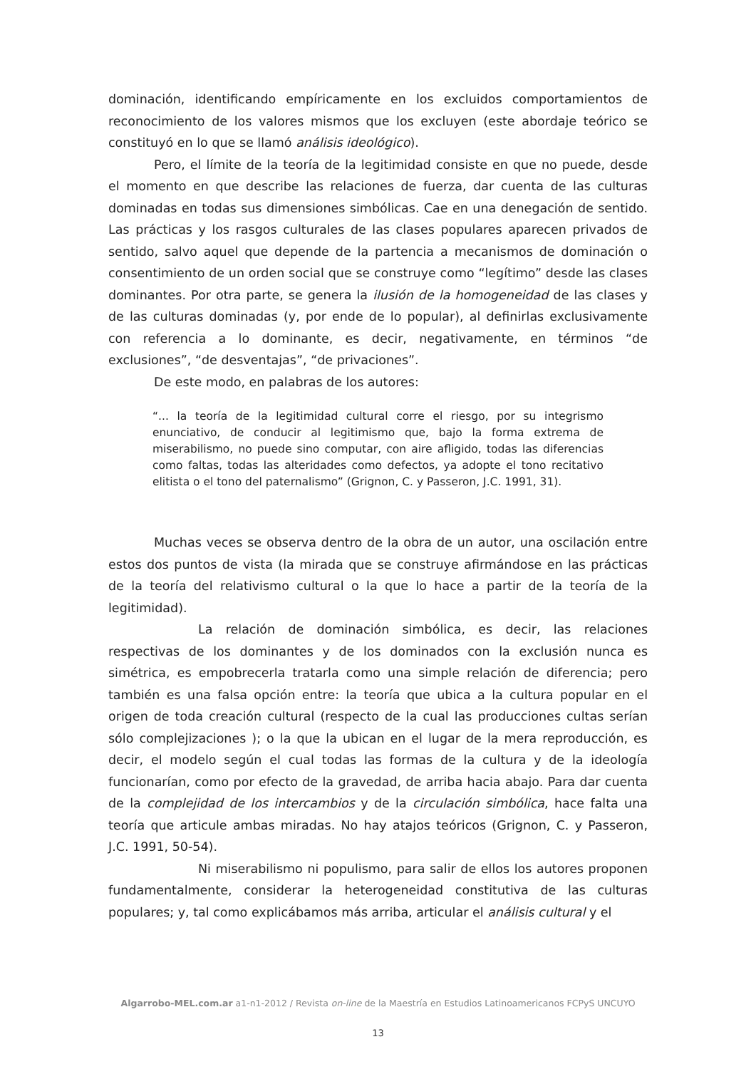dominación, identificando empíricamente en los excluidos comportamientos de reconocimiento de los valores mismos que los excluyen (este abordaje teórico se constituyó en lo que se llamó análisis ideológico).
Pero, el límite de la teoría de la legitimidad consiste en que no puede, desde el momento en que describe las relaciones de fuerza, dar cuenta de las culturas dominadas en todas sus dimensiones simbólicas. Cae en una denegación de sentido. Las prácticas y los rasgos culturales de las clases populares aparecen privados de sentido, salvo aquel que depende de la partencia a mecanismos de dominación o consentimiento de un orden social que se construye como “legítimo” desde las clases dominantes. Por otra parte, se genera la ilusión de la homogeneidad de las clases y de las culturas dominadas (y, por ende de lo popular), al definirlas exclusivamente con referencia a lo dominante, es decir, negativamente, en términos “de exclusiones”, “de desventajas”, “de privaciones”.
De este modo, en palabras de los autores:
“... la teoría de la legitimidad cultural corre el riesgo, por su integrismo enunciativo, de conducir al legitimismo que, bajo la forma extrema de miserabilismo, no puede sino computar, con aire afligido, todas las diferencias como faltas, todas las alteridades como defectos, ya adopte el tono recitativo elitista o el tono del paternalismo” (Grignon, C. y Passeron, J.C. 1991, 31).
Muchas veces se observa dentro de la obra de un autor, una oscilación entre estos dos puntos de vista (la mirada que se construye afirmándose en las prácticas de la teoría del relativismo cultural o la que lo hace a partir de la teoría de la legitimidad).
La relación de dominación simbólica, es decir, las relaciones respectivas de los dominantes y de los dominados con la exclusión nunca es simétrica, es empobrecerla tratarla como una simple relación de diferencia; pero también es una falsa opción entre: la teoría que ubica a la cultura popular en el origen de toda creación cultural (respecto de la cual las producciones cultas serían sólo complejizaciones ); o la que la ubican en el lugar de la mera reproducción, es decir, el modelo según el cual todas las formas de la cultura y de la ideología funcionarían, como por efecto de la gravedad, de arriba hacia abajo. Para dar cuenta de la complejidad de los intercambios y de la circulación simbólica, hace falta una teoría que articule ambas miradas. No hay atajos teóricos (Grignon, C. y Passeron, J.C. 1991, 50-54).
Ni miserabilismo ni populismo, para salir de ellos los autores proponen fundamentalmente, considerar la heterogeneidad constitutiva de las culturas populares; y, tal como explicábamos más arriba, articular el análisis cultural y el
Algarrobo-MEL.com.ar a1-n1-2012 / Revista on-line de la Maestría en Estudios Latinoamericanos FCPyS UNCUYO
13